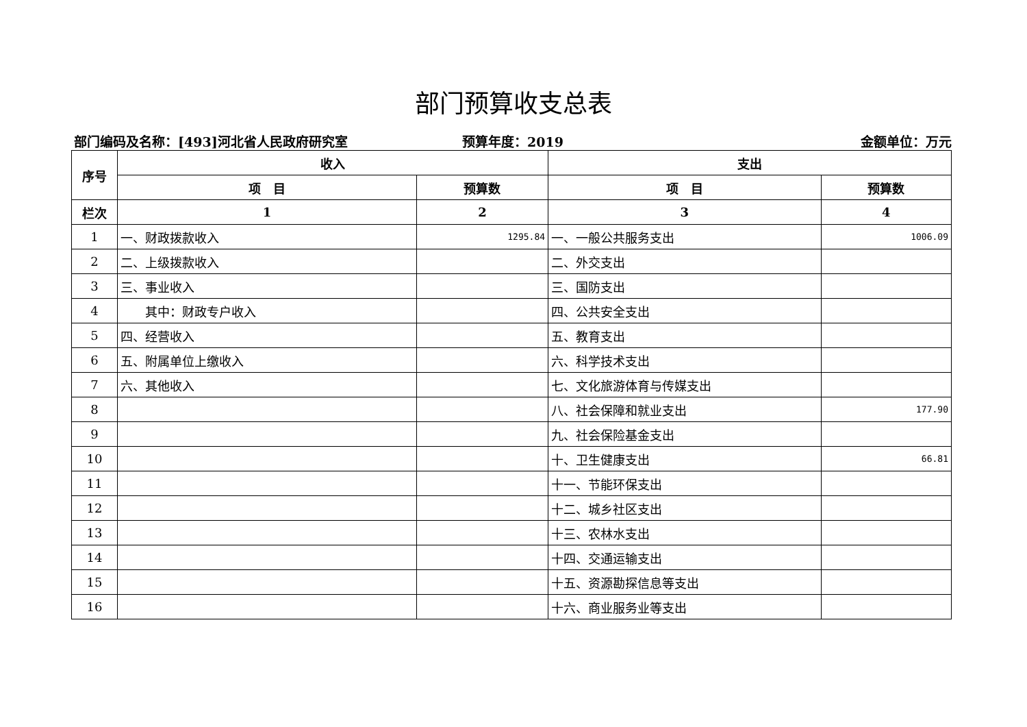部门预算收支总表
部门编码及名称：[493]河北省人民政府研究室
预算年度：2019 金额单位：万元
| 序号 | 收入 | | 支出 | |
| --- | --- | --- | --- | --- |
| | 项 目 | 预算数 | 项 目 | 预算数 |
| 栏次 | 1 | 2 | 3 | 4 |
| 1 | 一、财政拨款收入 | 1295.84 | 一、一般公共服务支出 | 1006.09 |
| 2 | 二、上级拨款收入 | | 二、外交支出 | |
| 3 | 三、事业收入 | | 三、国防支出 | |
| 4 | 其中：财政专户收入 | | 四、公共安全支出 | |
| 5 | 四、经营收入 | | 五、教育支出 | |
| 6 | 五、附属单位上缴收入 | | 六、科学技术支出 | |
| 7 | 六、其他收入 | | 七、文化旅游体育与传媒支出 | |
| 8 | | | 八、社会保障和就业支出 | 177.90 |
| 9 | | | 九、社会保险基金支出 | |
| 10 | | | 十、卫生健康支出 | 66.81 |
| 11 | | | 十一、节能环保支出 | |
| 12 | | | 十二、城乡社区支出 | |
| 13 | | | 十三、农林水支出 | |
| 14 | | | 十四、交通运输支出 | |
| 15 | | | 十五、资源勘探信息等支出 | |
| 16 | | | 十六、商业服务业等支出 | |